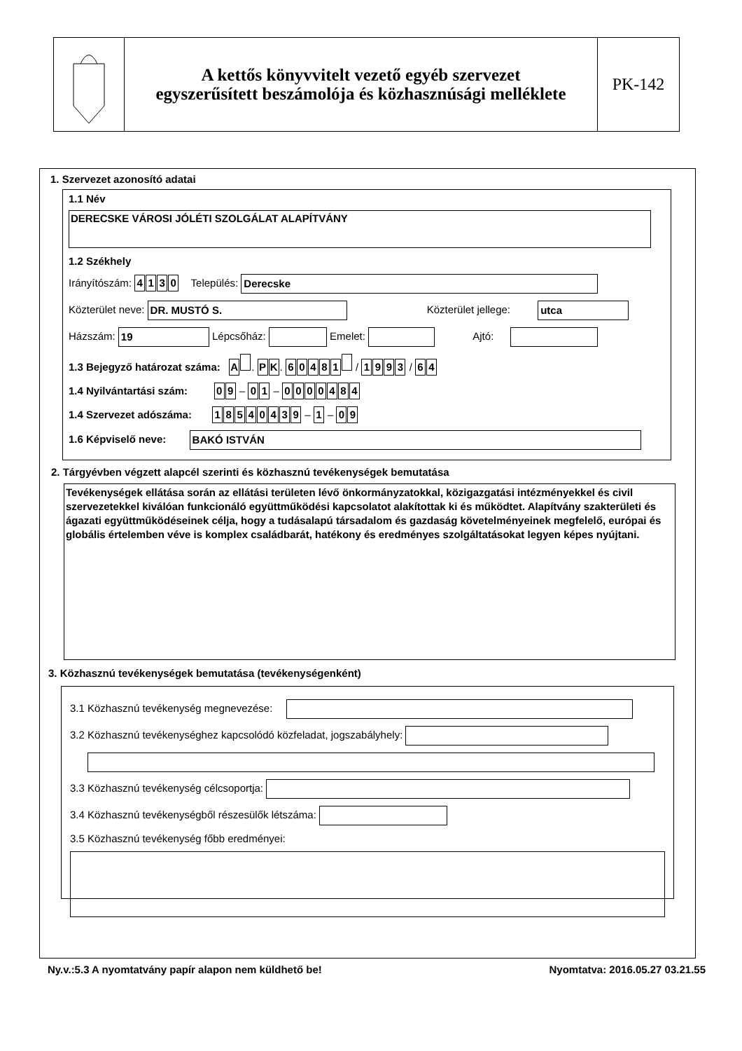A kettős könyvvitelt vezető egyéb szervezet
egyszerűsített beszámolója és közhasznúsági melléklete
PK-142
1. Szervezet azonosító adatai
1.1 Név
DERECSKE VÁROSI JÓLÉTI SZOLGÁLAT ALAPÍTVÁNY
1.2 Székhely
Irányítószám: 4130 Település: Derecske
Közterület neve: DR. MUSTÓ S. Közterület jellege: utca
Házszám: 19 Lépcsőház: Emelet: Ajtó:
1.3 Bejegyző határozat száma: A . PK. 60481 / 1993 / 64
1.4 Nyilvántartási szám: 09 – 01 – 0000484
1.4 Szervezet adószáma: 18540439 – 1 – 09
1.6 Képviselő neve: BAKÓ ISTVÁN
2. Tárgyévben végzett alapcél szerinti és közhasznú tevékenységek bemutatása
Tevékenységek ellátása során az ellátási területen lévő önkormányzatokkal, közigazgatási intézményekkel és civil szervezetekkel kiválóan funkcionáló együttműködési kapcsolatot alakítottak ki és működtet. Alapítvány szakterületi és ágazati együttműködéseinek célja, hogy a tudásalapú társadalom és gazdaság követelményeinek megfelelő, európai és globális értelemben véve is komplex családbarát, hatékony és eredményes szolgáltatásokat legyen képes nyújtani.
3. Közhasznú tevékenységek bemutatása (tevékenységenként)
3.1 Közhasznú tevékenység megnevezése:
3.2 Közhasznú tevékenységhez kapcsolódó közfeladat, jogszabályhely:
3.3 Közhasznú tevékenység célcsoportja:
3.4 Közhasznú tevékenységből részesülők létszáma:
3.5 Közhasznú tevékenység főbb eredményei:
Ny.v.:5.3 A nyomtatvány papír alapon nem küldhető be! Nyomtatva: 2016.05.27 03.21.55